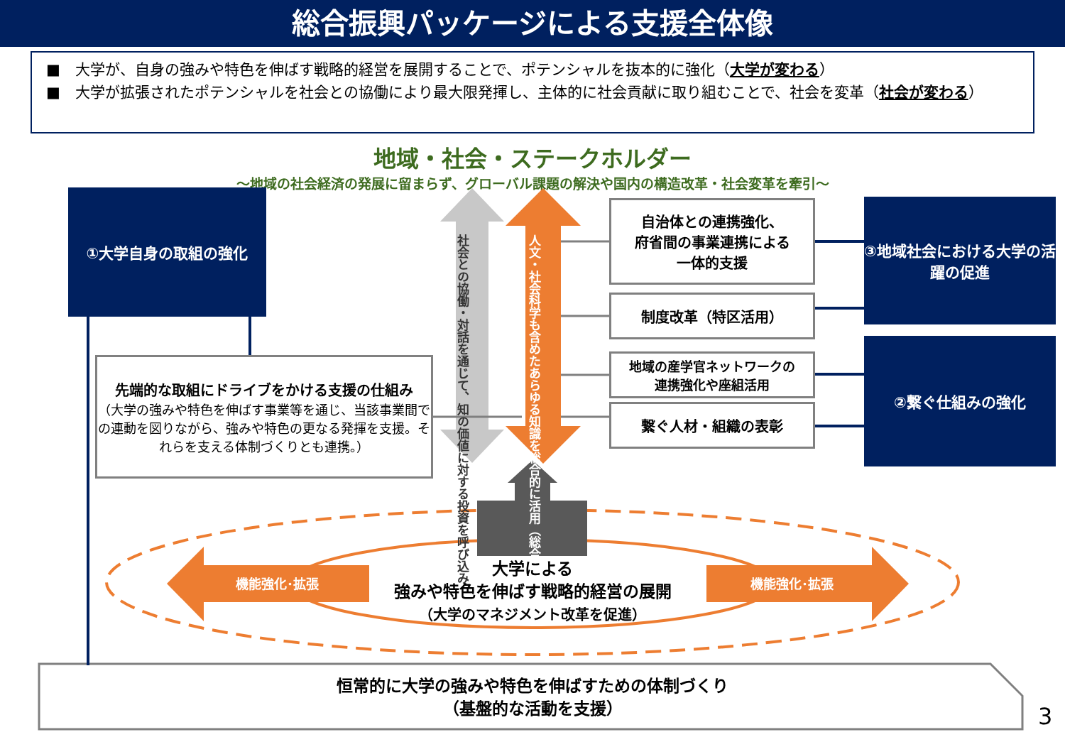総合振興パッケージによる支援全体像
■　大学が、自身の強みや特色を伸ばす戦略的経営を展開することで、ポテンシャルを抜本的に強化（大学が変わる）
■　大学が拡張されたポテンシャルを社会との協働により最大限発揮し、主体的に社会貢献に取り組むことで、社会を変革（社会が変わる）
地域・社会・ステークホルダー
～地域の社会経済の発展に留まらず、グローバル課題の解決や国内の構造改革・社会変革を牽引～
①大学自身の取組の強化
先端的な取組にドライブをかける支援の仕組み
（大学の強みや特色を伸ばす事業等を通じ、当該事業間での連動を図りながら、強みや特色の更なる発揮を支援。それらを支える体制づくりとも連携。）
社会との協働・対話を通じて、知の価値に対する投資を呼び込み
人文・社会科学も含めたあらゆる知識を総合的に活用（総合知）
自治体との連携強化、
府省間の事業連携による
一体的支援
制度改革（特区活用）
地域の産学官ネットワークの
連携強化や座組活用
繋ぐ人材・組織の表彰
③地域社会における大学の活躍の促進
②繋ぐ仕組みの強化
機能強化･拡張 機能強化･拡張
大学による
強みや特色を伸ばす戦略的経営の展開
（大学のマネジメント改革を促進）
恒常的に大学の強みや特色を伸ばすための体制づくり
（基盤的な活動を支援）
3